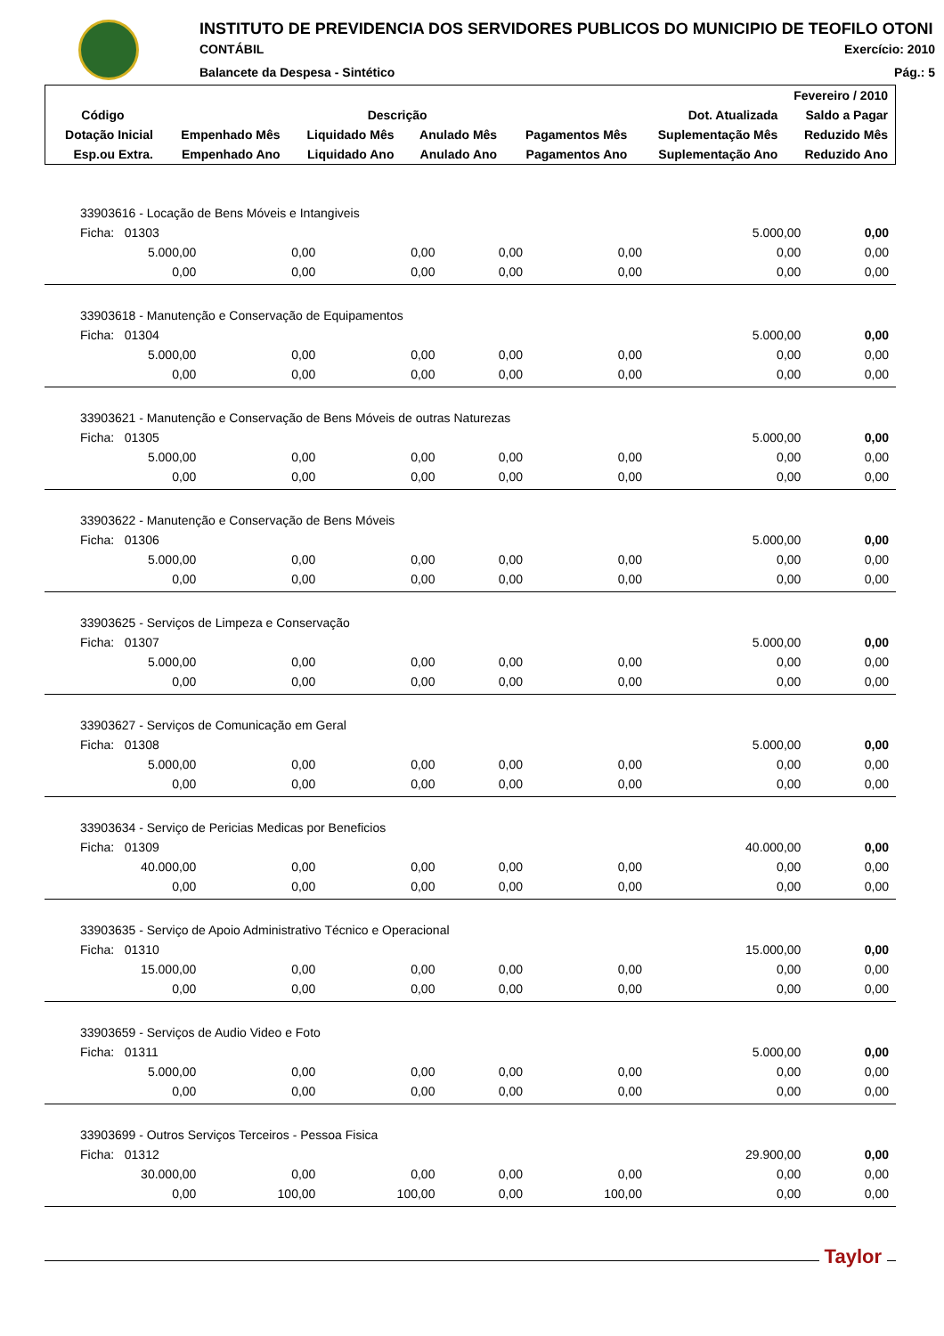INSTITUTO DE PREVIDENCIA DOS SERVIDORES PUBLICOS DO MUNICIPIO DE TEOFILO OTONI
CONTÁBIL Exercício: 2010
Balancete da Despesa - Sintético Pág.: 5
| Fevereiro / 2010 | | | | | | |
| --- | --- | --- | --- | --- | --- | --- |
| Código | Descrição | | | | Dot. Atualizada | Saldo a Pagar |
| Dotação Inicial | Empenhado Mês | Liquidado Mês | Anulado Mês | Pagamentos Mês | Suplementação Mês | Reduzido Mês |
| Esp.ou Extra. | Empenhado Ano | Liquidado Ano | Anulado Ano | Pagamentos Ano | Suplementação Ano | Reduzido Ano |
| 33903616 - Locação de Bens Móveis e Intangiveis | | | | | | |
| Ficha: 01303 | | | | | 5.000,00 | 0,00 |
| 5.000,00 | 0,00 | 0,00 | 0,00 | 0,00 | 0,00 | 0,00 |
| 0,00 | 0,00 | 0,00 | 0,00 | 0,00 | 0,00 | 0,00 |
| 33903618 - Manutenção e Conservação de Equipamentos | | | | | | |
| Ficha: 01304 | | | | | 5.000,00 | 0,00 |
| 5.000,00 | 0,00 | 0,00 | 0,00 | 0,00 | 0,00 | 0,00 |
| 0,00 | 0,00 | 0,00 | 0,00 | 0,00 | 0,00 | 0,00 |
| 33903621 - Manutenção e Conservação de Bens Móveis de outras Naturezas | | | | | | |
| Ficha: 01305 | | | | | 5.000,00 | 0,00 |
| 5.000,00 | 0,00 | 0,00 | 0,00 | 0,00 | 0,00 | 0,00 |
| 0,00 | 0,00 | 0,00 | 0,00 | 0,00 | 0,00 | 0,00 |
| 33903622 - Manutenção e Conservação de Bens Móveis | | | | | | |
| Ficha: 01306 | | | | | 5.000,00 | 0,00 |
| 5.000,00 | 0,00 | 0,00 | 0,00 | 0,00 | 0,00 | 0,00 |
| 0,00 | 0,00 | 0,00 | 0,00 | 0,00 | 0,00 | 0,00 |
| 33903625 - Serviços de Limpeza e Conservação | | | | | | |
| Ficha: 01307 | | | | | 5.000,00 | 0,00 |
| 5.000,00 | 0,00 | 0,00 | 0,00 | 0,00 | 0,00 | 0,00 |
| 0,00 | 0,00 | 0,00 | 0,00 | 0,00 | 0,00 | 0,00 |
| 33903627 - Serviços de Comunicação em Geral | | | | | | |
| Ficha: 01308 | | | | | 5.000,00 | 0,00 |
| 5.000,00 | 0,00 | 0,00 | 0,00 | 0,00 | 0,00 | 0,00 |
| 0,00 | 0,00 | 0,00 | 0,00 | 0,00 | 0,00 | 0,00 |
| 33903634 - Serviço de Pericias Medicas por Beneficios | | | | | | |
| Ficha: 01309 | | | | | 40.000,00 | 0,00 |
| 40.000,00 | 0,00 | 0,00 | 0,00 | 0,00 | 0,00 | 0,00 |
| 0,00 | 0,00 | 0,00 | 0,00 | 0,00 | 0,00 | 0,00 |
| 33903635 - Serviço de Apoio Administrativo Técnico e Operacional | | | | | | |
| Ficha: 01310 | | | | | 15.000,00 | 0,00 |
| 15.000,00 | 0,00 | 0,00 | 0,00 | 0,00 | 0,00 | 0,00 |
| 0,00 | 0,00 | 0,00 | 0,00 | 0,00 | 0,00 | 0,00 |
| 33903659 - Serviços de Audio Video e Foto | | | | | | |
| Ficha: 01311 | | | | | 5.000,00 | 0,00 |
| 5.000,00 | 0,00 | 0,00 | 0,00 | 0,00 | 0,00 | 0,00 |
| 0,00 | 0,00 | 0,00 | 0,00 | 0,00 | 0,00 | 0,00 |
| 33903699 - Outros Serviços Terceiros - Pessoa Fisica | | | | | | |
| Ficha: 01312 | | | | | 29.900,00 | 0,00 |
| 30.000,00 | 0,00 | 0,00 | 0,00 | 0,00 | 0,00 | 0,00 |
| 0,00 | 100,00 | 100,00 | 0,00 | 100,00 | 0,00 | 0,00 |
Taylor